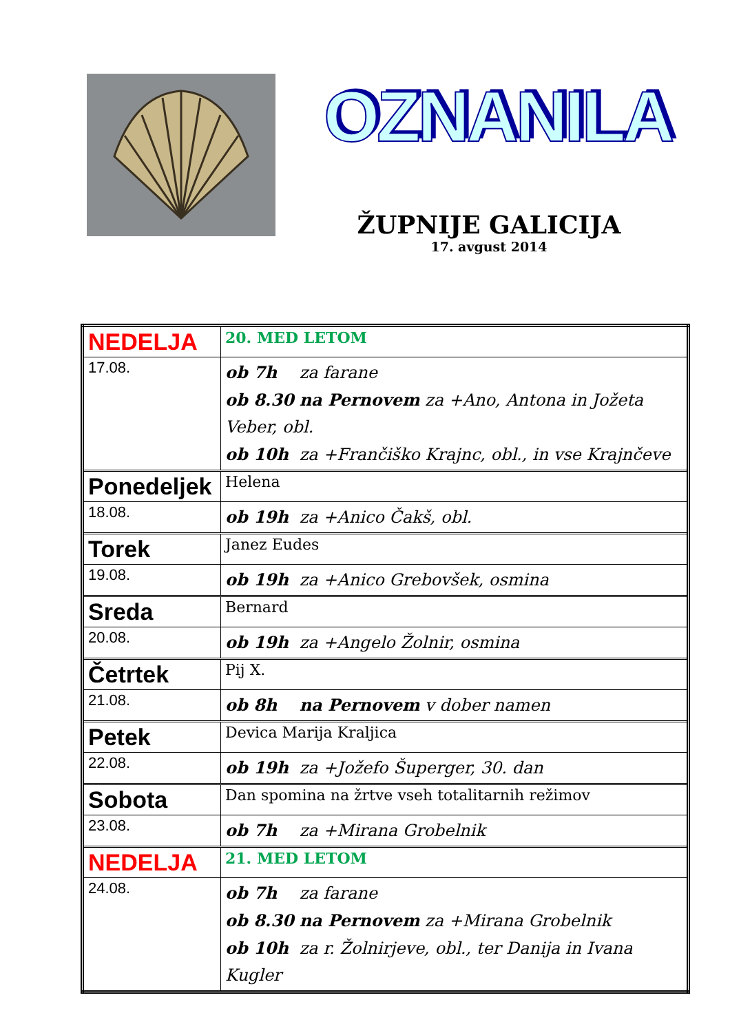OZNANILA
ŽUPNIJE GALICIJA
17. avgust 2014
| NEDELJA | 20. MED LETOM |
| 17.08. | ob 7h za farane ob 8.30 na Pernovem za +Ano, Antona in Jožeta Veber, obl. ob 10h za +Frančiško Krajnc, obl., in vse Krajnčeve |
| Ponedeljek | Helena |
| 18.08. | ob 19h za +Anico Čakš, obl. |
| Torek | Janez Eudes |
| 19.08. | ob 19h za +Anico Grebovšek, osmina |
| Sreda | Bernard |
| 20.08. | ob 19h za +Angelo Žolnir, osmina |
| Četrtek | Pij X. |
| 21.08. | ob 8h na Pernovem v dober namen |
| Petek | Devica Marija Kraljica |
| 22.08. | ob 19h za +Jožefo Šuperger, 30. dan |
| Sobota | Dan spomina na žrtve vseh totalitarnih režimov |
| 23.08. | ob 7h za +Mirana Grobelnik |
| NEDELJA | 21. MED LETOM |
| 24.08. | ob 7h za farane ob 8.30 na Pernovem za +Mirana Grobelnik ob 10h za r. Žolnirjeve, obl., ter Danija in Ivana Kugler |